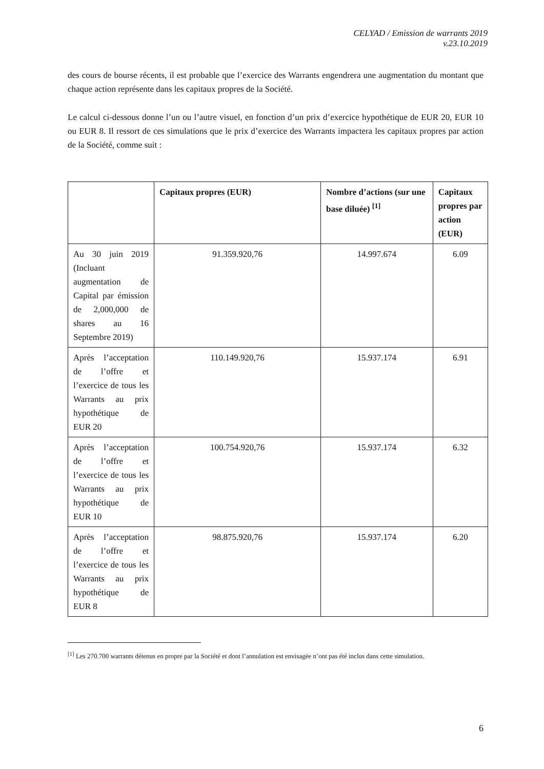CELYAD / Emission de warrants 2019
v.23.10.2019
des cours de bourse récents, il est probable que l’exercice des Warrants engendrera une augmentation du montant que chaque action représente dans les capitaux propres de la Société.
Le calcul ci-dessous donne l’un ou l’autre visuel, en fonction d’un prix d’exercice hypothétique de EUR 20, EUR 10 ou EUR 8. Il ressort de ces simulations que le prix d’exercice des Warrants impactera les capitaux propres par action de la Société, comme suit :
| | Capitaux propres (EUR) | Nombre d’actions (sur une base diluée) <sup>[1]</sup> | Capitaux propres par action (EUR) |
| --- | --- | --- | --- |
| Au 30 juin 2019 (Incluant augmentation de Capital par émission de 2,000,000 de shares au 16 Septembre 2019) | 91.359.920,76 | 14.997.674 | 6.09 |
| Après l’acceptation de l’offre et l’exercice de tous les Warrants au prix hypothétique de EUR 20 | 110.149.920,76 | 15.937.174 | 6.91 |
| Après l’acceptation de l’offre et l’exercice de tous les Warrants au prix hypothétique de EUR 10 | 100.754.920,76 | 15.937.174 | 6.32 |
| Après l’acceptation de l’offre et l’exercice de tous les Warrants au prix hypothétique de EUR 8 | 98.875.920,76 | 15.937.174 | 6.20 |
<sup>[1]</sup> Les 270.700 warrants détenus en propre par la Société et dont l’annulation est envisagée n’ont pas été inclus dans cette simulation.
6